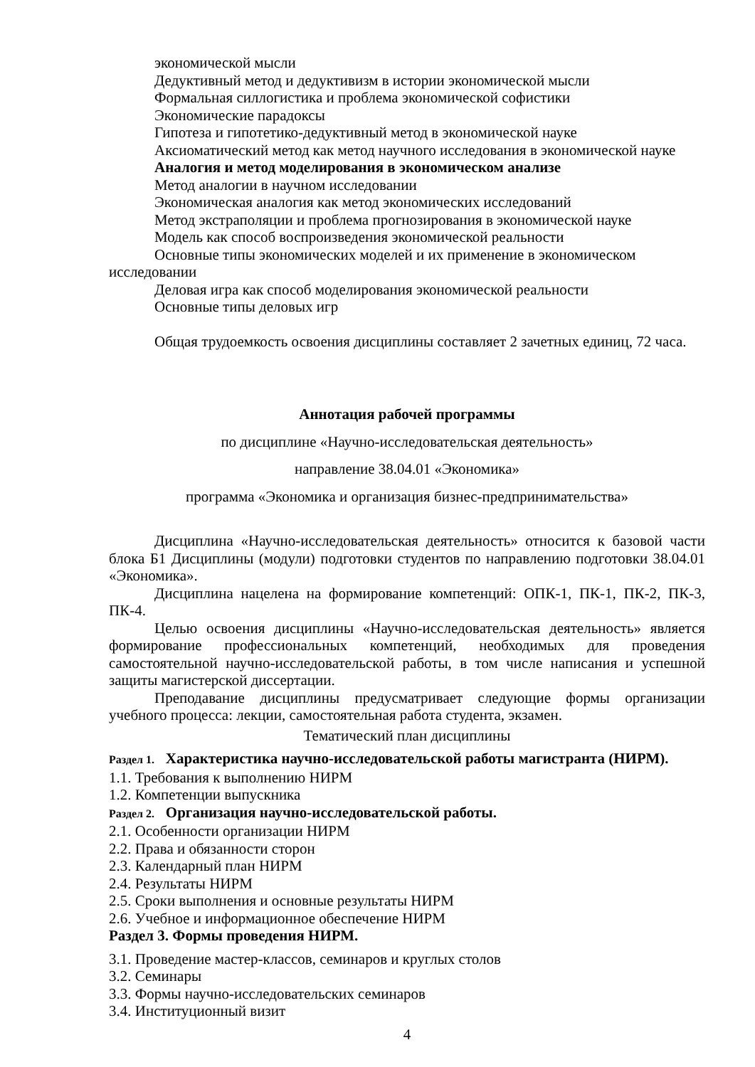экономической мысли
Дедуктивный метод и дедуктивизм в истории экономической мысли
Формальная силлогистика и проблема экономической софистики
Экономические парадоксы
Гипотеза и гипотетико-дедуктивный метод в экономической науке
Аксиоматический метод как метод научного исследования в экономической науке
Аналогия и метод моделирования в экономическом анализе
Метод аналогии в научном исследовании
Экономическая аналогия как метод экономических исследований
Метод экстраполяции и проблема прогнозирования в экономической науке
Модель как способ воспроизведения экономической реальности
Основные типы экономических моделей и их применение в экономическом исследовании
Деловая игра как способ моделирования экономической реальности
Основные типы деловых игр
Общая трудоемкость освоения дисциплины составляет 2 зачетных единиц, 72 часа.
Аннотация рабочей программы
по дисциплине «Научно-исследовательская деятельность»
направление 38.04.01 «Экономика»
программа «Экономика и организация бизнес-предпринимательства»
Дисциплина «Научно-исследовательская деятельность» относится к базовой части блока Б1 Дисциплины (модули) подготовки студентов по направлению подготовки 38.04.01 «Экономика».
Дисциплина нацелена на формирование компетенций: ОПК-1, ПК-1, ПК-2, ПК-3, ПК-4.
Целью освоения дисциплины «Научно-исследовательская деятельность» является формирование профессиональных компетенций, необходимых для проведения самостоятельной научно-исследовательской работы, в том числе написания и успешной защиты магистерской диссертации.
Преподавание дисциплины предусматривает следующие формы организации учебного процесса: лекции, самостоятельная работа студента, экзамен.
Тематический план дисциплины
Раздел 1. Характеристика научно-исследовательской работы магистранта (НИРМ).
1.1. Требования к выполнению НИРМ
1.2. Компетенции выпускника
Раздел 2. Организация научно-исследовательской работы.
2.1. Особенности организации НИРМ
2.2. Права и обязанности сторон
2.3. Календарный план НИРМ
2.4. Результаты НИРМ
2.5. Сроки выполнения и основные результаты НИРМ
2.6. Учебное и информационное обеспечение НИРМ
Раздел 3. Формы проведения НИРМ.
3.1. Проведение мастер-классов, семинаров и круглых столов
3.2. Семинары
3.3. Формы научно-исследовательских семинаров
3.4. Институционный визит
4